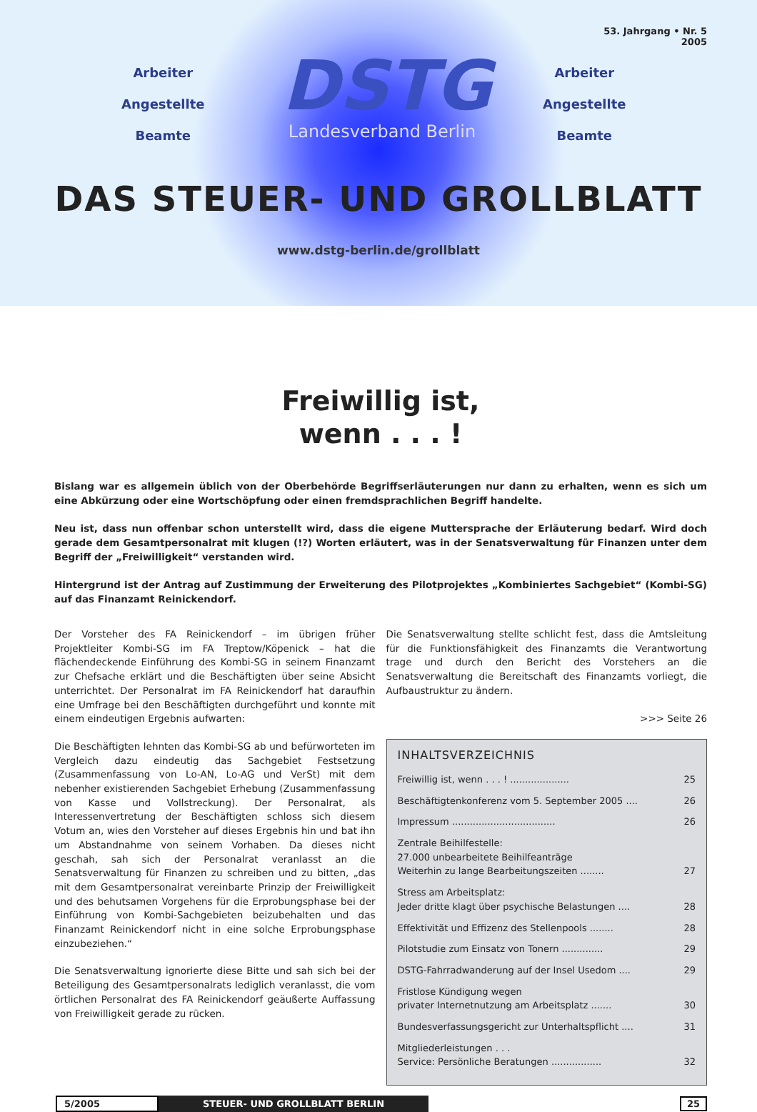53. Jahrgang • Nr. 5
2005
Arbeiter
Angestellte
Beamte
DSTG
Landesverband Berlin
Arbeiter
Angestellte
Beamte
DAS STEUER- UND GROLLBLATT
www.dstg-berlin.de/grollblatt
Freiwillig ist,
wenn . . . !
Bislang war es allgemein üblich von der Oberbehörde Begriffserläuterungen nur dann zu erhalten, wenn es sich um eine Abkürzung oder eine Wortschöpfung oder einen fremdsprachlichen Begriff handelte.
Neu ist, dass nun offenbar schon unterstellt wird, dass die eigene Muttersprache der Erläuterung bedarf. Wird doch gerade dem Gesamtpersonalrat mit klugen (!?) Worten erläutert, was in der Senatsverwaltung für Finanzen unter dem Begriff der „Freiwilligkeit“ verstanden wird.
Hintergrund ist der Antrag auf Zustimmung der Erweiterung des Pilotprojektes „Kombiniertes Sachgebiet“ (Kombi-SG) auf das Finanzamt Reinickendorf.
Der Vorsteher des FA Reinickendorf – im übrigen früher Projektleiter Kombi-SG im FA Treptow/Köpenick – hat die flächendeckende Einführung des Kombi-SG in seinem Finanzamt zur Chefsache erklärt und die Beschäftigten über seine Absicht unterrichtet. Der Personalrat im FA Reinickendorf hat daraufhin eine Umfrage bei den Beschäftigten durchgeführt und konnte mit einem eindeutigen Ergebnis aufwarten:
Die Beschäftigten lehnten das Kombi-SG ab und befürworteten im Vergleich dazu eindeutig das Sachgebiet Festsetzung (Zusammenfassung von Lo-AN, Lo-AG und VerSt) mit dem nebenher existierenden Sachgebiet Erhebung (Zusammenfassung von Kasse und Vollstreckung). Der Personalrat, als Interessenvertretung der Beschäftigten schloss sich diesem Votum an, wies den Vorsteher auf dieses Ergebnis hin und bat ihn um Abstandnahme von seinem Vorhaben. Da dieses nicht geschah, sah sich der Personalrat veranlasst an die Senatsverwaltung für Finanzen zu schreiben und zu bitten, „das mit dem Gesamtpersonalrat vereinbarte Prinzip der Freiwilligkeit und des behutsamen Vorgehens für die Erprobungsphase bei der Einführung von Kombi-Sachgebieten beizubehalten und das Finanzamt Reinickendorf nicht in eine solche Erprobungsphase einzubeziehen.“
Die Senatsverwaltung ignorierte diese Bitte und sah sich bei der Beteiligung des Gesamtpersonalrats lediglich veranlasst, die vom örtlichen Personalrat des FA Reinickendorf geäußerte Auffassung von Freiwilligkeit gerade zu rücken.
Die Senatsverwaltung stellte schlicht fest, dass die Amtsleitung für die Funktionsfähigkeit des Finanzamts die Verantwortung trage und durch den Bericht des Vorstehers an die Senatsverwaltung die Bereitschaft des Finanzamts vorliegt, die Aufbaustruktur zu ändern.
>>> Seite 26
INHALTSVERZEICHNIS
Freiwillig ist, wenn . . . ! .................... 25
Beschäftigtenkonferenz vom 5. September 2005 .... 26
Impressum ................................... 26
Zentrale Beihilfestelle:
27.000 unbearbeitete Beihilfeanträge
Weiterhin zu lange Bearbeitungszeiten ........ 27
Stress am Arbeitsplatz:
Jeder dritte klagt über psychische Belastungen .... 28
Effektivität und Effizenz des Stellenpools ........ 28
Pilotstudie zum Einsatz von Tonern .............. 29
DSTG-Fahrradwanderung auf der Insel Usedom .... 29
Fristlose Kündigung wegen
privater Internetnutzung am Arbeitsplatz ....... 30
Bundesverfassungsgericht zur Unterhaltspflicht .... 31
Mitgliederleistungen . . .
Service: Persönliche Beratungen ................. 32
5/2005 STEUER- UND GROLLBLATT BERLIN 25